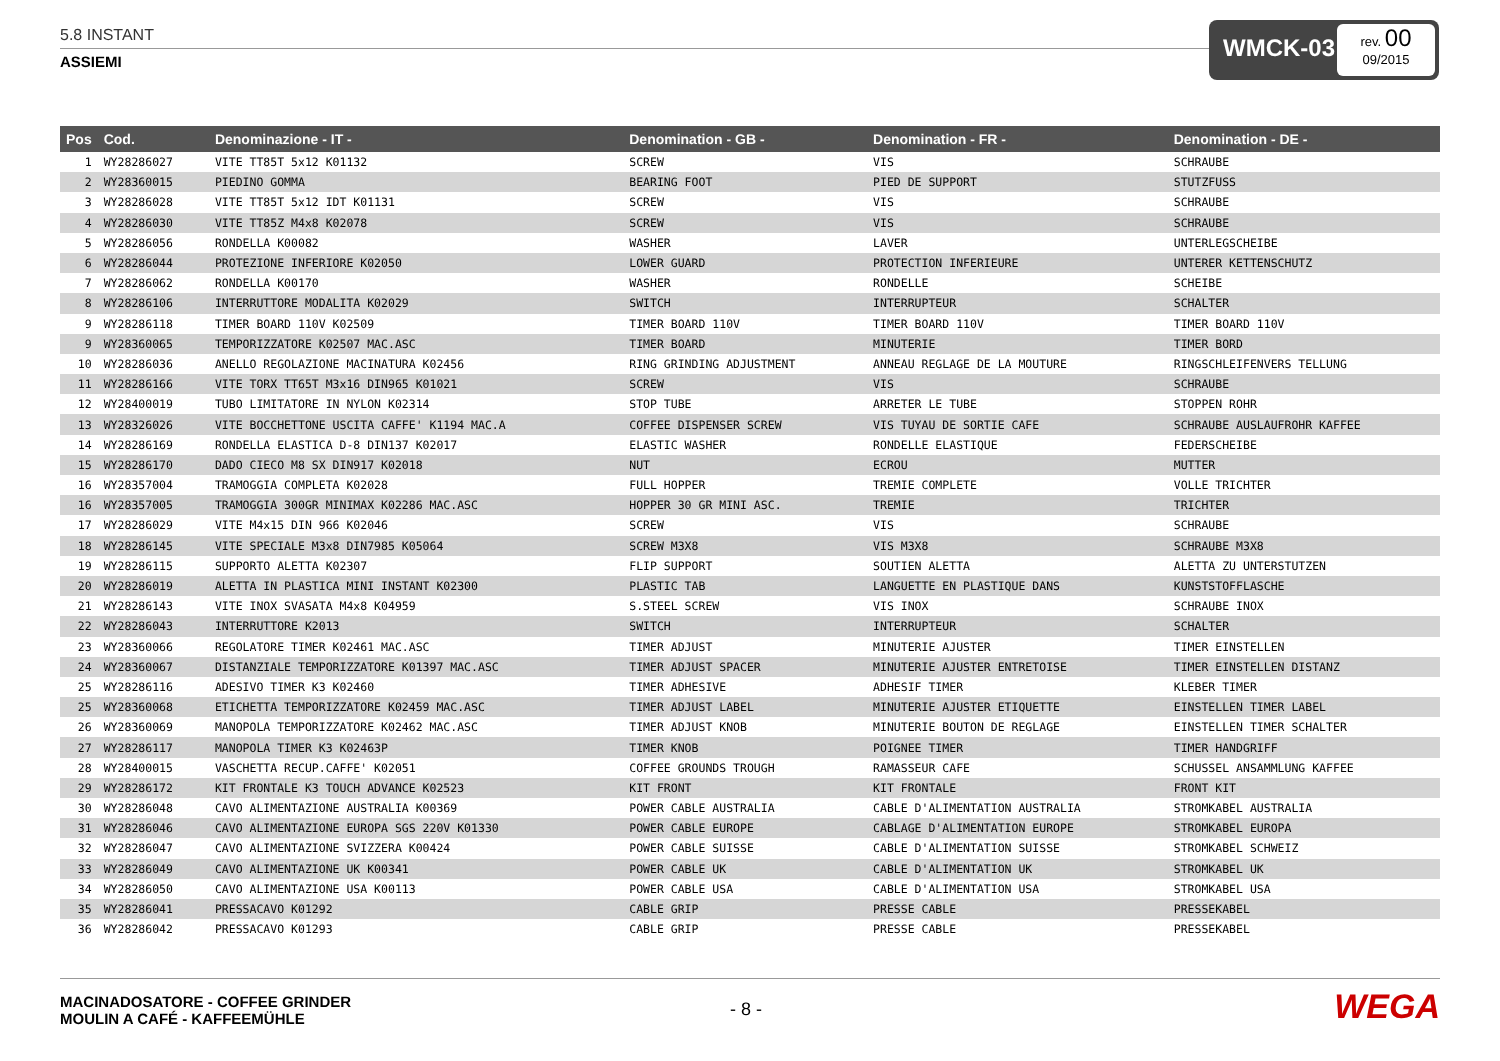5.8 INSTANT
ASSIEMI
WMCK-03
rev. 00
09/2015
| Pos | Cod. | Denominazione - IT - | Denomination - GB - | Denomination - FR - | Denomination - DE - |
| --- | --- | --- | --- | --- | --- |
| 1 | WY28286027 | VITE TT85T 5x12 K01132 | SCREW | VIS | SCHRAUBE |
| 2 | WY28360015 | PIEDINO GOMMA | BEARING FOOT | PIED DE SUPPORT | STUTZFUSS |
| 3 | WY28286028 | VITE TT85T 5x12 IDT K01131 | SCREW | VIS | SCHRAUBE |
| 4 | WY28286030 | VITE TT85Z M4x8 K02078 | SCREW | VIS | SCHRAUBE |
| 5 | WY28286056 | RONDELLA K00082 | WASHER | LAVER | UNTERLEGSCHEIBE |
| 6 | WY28286044 | PROTEZIONE INFERIORE K02050 | LOWER GUARD | PROTECTION INFERIEURE | UNTERER KETTENSCHUTZ |
| 7 | WY28286062 | RONDELLA K00170 | WASHER | RONDELLE | SCHEIBE |
| 8 | WY28286106 | INTERRUTTORE MODALITA K02029 | SWITCH | INTERRUPTEUR | SCHALTER |
| 9 | WY28286118 | TIMER BOARD 110V K02509 | TIMER BOARD 110V | TIMER BOARD 110V | TIMER BOARD 110V |
| 9 | WY28360065 | TEMPORIZZATORE K02507 MAC.ASC | TIMER BOARD | MINUTERIE | TIMER BORD |
| 10 | WY28286036 | ANELLO REGOLAZIONE MACINATURA K02456 | RING GRINDING ADJUSTMENT | ANNEAU REGLAGE DE LA MOUTURE | RINGSCHLEIFENVERS TELLUNG |
| 11 | WY28286166 | VITE TORX TT65T M3x16 DIN965 K01021 | SCREW | VIS | SCHRAUBE |
| 12 | WY28400019 | TUBO LIMITATORE IN NYLON K02314 | STOP TUBE | ARRETER LE TUBE | STOPPEN ROHR |
| 13 | WY28326026 | VITE BOCCHETTONE USCITA CAFFE' K1194 MAC.A | COFFEE DISPENSER SCREW | VIS TUYAU DE SORTIE CAFE | SCHRAUBE AUSLAUFROHR KAFFEE |
| 14 | WY28286169 | RONDELLA ELASTICA D-8 DIN137 K02017 | ELASTIC WASHER | RONDELLE ELASTIQUE | FEDERSCHEIBE |
| 15 | WY28286170 | DADO CIECO M8 SX DIN917 K02018 | NUT | ECROU | MUTTER |
| 16 | WY28357004 | TRAMOGGIA COMPLETA K02028 | FULL HOPPER | TREMIE COMPLETE | VOLLE TRICHTER |
| 16 | WY28357005 | TRAMOGGIA 300GR MINIMAX K02286 MAC.ASC | HOPPER 30 GR MINI ASC. | TREMIE | TRICHTER |
| 17 | WY28286029 | VITE M4x15 DIN 966 K02046 | SCREW | VIS | SCHRAUBE |
| 18 | WY28286145 | VITE SPECIALE M3x8 DIN7985 K05064 | SCREW M3X8 | VIS M3X8 | SCHRAUBE M3X8 |
| 19 | WY28286115 | SUPPORTO ALETTA K02307 | FLIP SUPPORT | SOUTIEN ALETTA | ALETTA ZU UNTERSTUTZEN |
| 20 | WY28286019 | ALETTA IN PLASTICA MINI INSTANT K02300 | PLASTIC TAB | LANGUETTE EN PLASTIQUE DANS | KUNSTSTOFFLASCHE |
| 21 | WY28286143 | VITE INOX SVASATA M4x8 K04959 | S.STEEL SCREW | VIS INOX | SCHRAUBE INOX |
| 22 | WY28286043 | INTERRUTTORE K2013 | SWITCH | INTERRUPTEUR | SCHALTER |
| 23 | WY28360066 | REGOLATORE TIMER K02461 MAC.ASC | TIMER ADJUST | MINUTERIE AJUSTER | TIMER EINSTELLEN |
| 24 | WY28360067 | DISTANZIALE TEMPORIZZATORE K01397 MAC.ASC | TIMER ADJUST SPACER | MINUTERIE AJUSTER ENTRETOISE | TIMER EINSTELLEN DISTANZ |
| 25 | WY28286116 | ADESIVO TIMER K3 K02460 | TIMER ADHESIVE | ADHESIF TIMER | KLEBER TIMER |
| 25 | WY28360068 | ETICHETTA TEMPORIZZATORE K02459 MAC.ASC | TIMER ADJUST LABEL | MINUTERIE AJUSTER ETIQUETTE | EINSTELLEN TIMER LABEL |
| 26 | WY28360069 | MANOPOLA TEMPORIZZATORE K02462 MAC.ASC | TIMER ADJUST KNOB | MINUTERIE BOUTON DE REGLAGE | EINSTELLEN TIMER SCHALTER |
| 27 | WY28286117 | MANOPOLA TIMER K3 K02463P | TIMER KNOB | POIGNEE TIMER | TIMER HANDGRIFF |
| 28 | WY28400015 | VASCHETTA RECUP.CAFFE' K02051 | COFFEE GROUNDS TROUGH | RAMASSEUR CAFE | SCHUSSEL ANSAMMLUNG KAFFEE |
| 29 | WY28286172 | KIT FRONTALE K3 TOUCH ADVANCE K02523 | KIT FRONT | KIT FRONTALE | FRONT KIT |
| 30 | WY28286048 | CAVO ALIMENTAZIONE AUSTRALIA K00369 | POWER CABLE AUSTRALIA | CABLE D'ALIMENTATION AUSTRALIA | STROMKABEL AUSTRALIA |
| 31 | WY28286046 | CAVO ALIMENTAZIONE EUROPA SGS 220V K01330 | POWER CABLE EUROPE | CABLAGE D'ALIMENTATION EUROPE | STROMKABEL EUROPA |
| 32 | WY28286047 | CAVO ALIMENTAZIONE SVIZZERA K00424 | POWER CABLE SUISSE | CABLE D'ALIMENTATION SUISSE | STROMKABEL SCHWEIZ |
| 33 | WY28286049 | CAVO ALIMENTAZIONE UK K00341 | POWER CABLE UK | CABLE D'ALIMENTATION UK | STROMKABEL UK |
| 34 | WY28286050 | CAVO ALIMENTAZIONE USA K00113 | POWER CABLE USA | CABLE D'ALIMENTATION USA | STROMKABEL USA |
| 35 | WY28286041 | PRESSACAVO K01292 | CABLE GRIP | PRESSE CABLE | PRESSEKABEL |
| 36 | WY28286042 | PRESSACAVO K01293 | CABLE GRIP | PRESSE CABLE | PRESSEKABEL |
MACINADOSATORE - COFFEE GRINDER
MOULIN A CAFÉ - KAFFEEMÜHLE
- 8 - WEGA